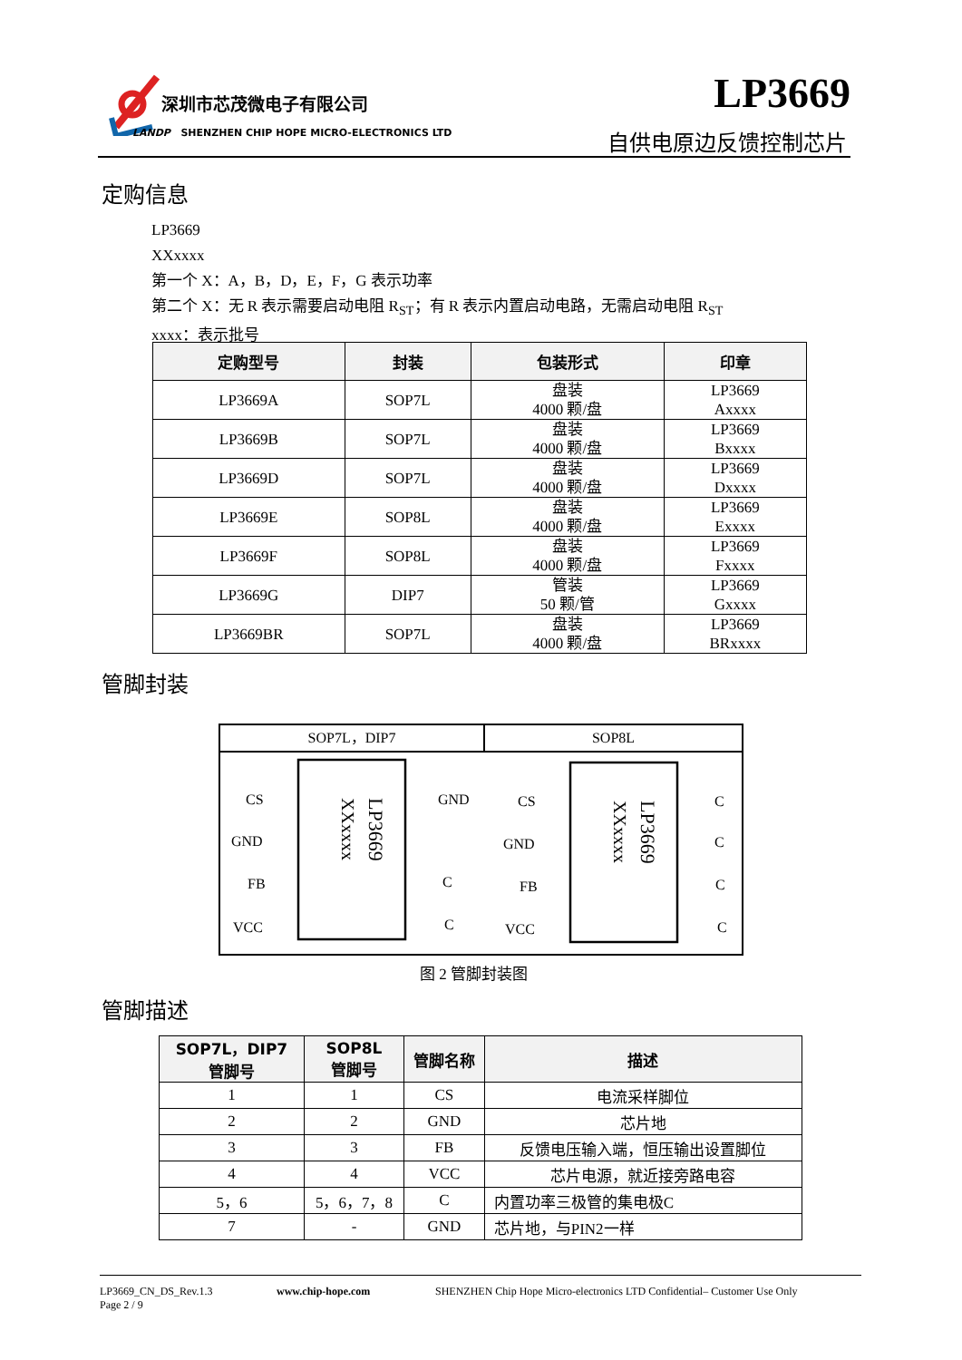深圳市芯茂微电子有限公司
LANDP SHENZHEN CHIP HOPE MICRO-ELECTRONICS LTD
LP3669
自供电原边反馈控制芯片
定购信息
LP3669
XXxxxx
第一个 X：A，B，D，E，F，G 表示功率
第二个 X：无 R 表示需要启动电阻 R<sub>ST</sub>；有 R 表示内置启动电路，无需启动电阻 R<sub>ST</sub>
xxxx：表示批号
| 定购型号 | 封装 | 包装形式 | 印章 |
| --- | --- | --- | --- |
| LP3669A | SOP7L | 盘装 4000 颗/盘 | LP3669 Axxxx |
| LP3669B | SOP7L | 盘装 4000 颗/盘 | LP3669 Bxxxx |
| LP3669D | SOP7L | 盘装 4000 颗/盘 | LP3669 Dxxxx |
| LP3669E | SOP8L | 盘装 4000 颗/盘 | LP3669 Exxxx |
| LP3669F | SOP8L | 盘装 4000 颗/盘 | LP3669 Fxxxx |
| LP3669G | DIP7 | 管装 50 颗/管 | LP3669 Gxxxx |
| LP3669BR | SOP7L | 盘装 4000 颗/盘 | LP3669 BRxxxx |
管脚封装
SOP7L，DIP7 SOP8L
CS
GND
FB
VCC
GND
C
C
CS
GND
FB
VCC
C
C
C
C
LP3669
XXxxxx
LP3669
XXxxxx
图 2 管脚封装图
管脚描述
| SOP7L，DIP7 管脚号 | SOP8L 管脚号 | 管脚名称 | 描述 |
| --- | --- | --- | --- |
| 1 | 1 | CS | 电流采样脚位 |
| 2 | 2 | GND | 芯片地 |
| 3 | 3 | FB | 反馈电压输入端，恒压输出设置脚位 |
| 4 | 4 | VCC | 芯片电源，就近接旁路电容 |
| 5，6 | 5，6，7，8 | C | 内置功率三极管的集电极C |
| 7 | - | GND | 芯片地，与PIN2一样 |
LP3669_CN_DS_Rev.1.3
Page 2 / 9
www.chip-hope.com SHENZHEN Chip Hope Micro-electronics LTD Confidential– Customer Use Only